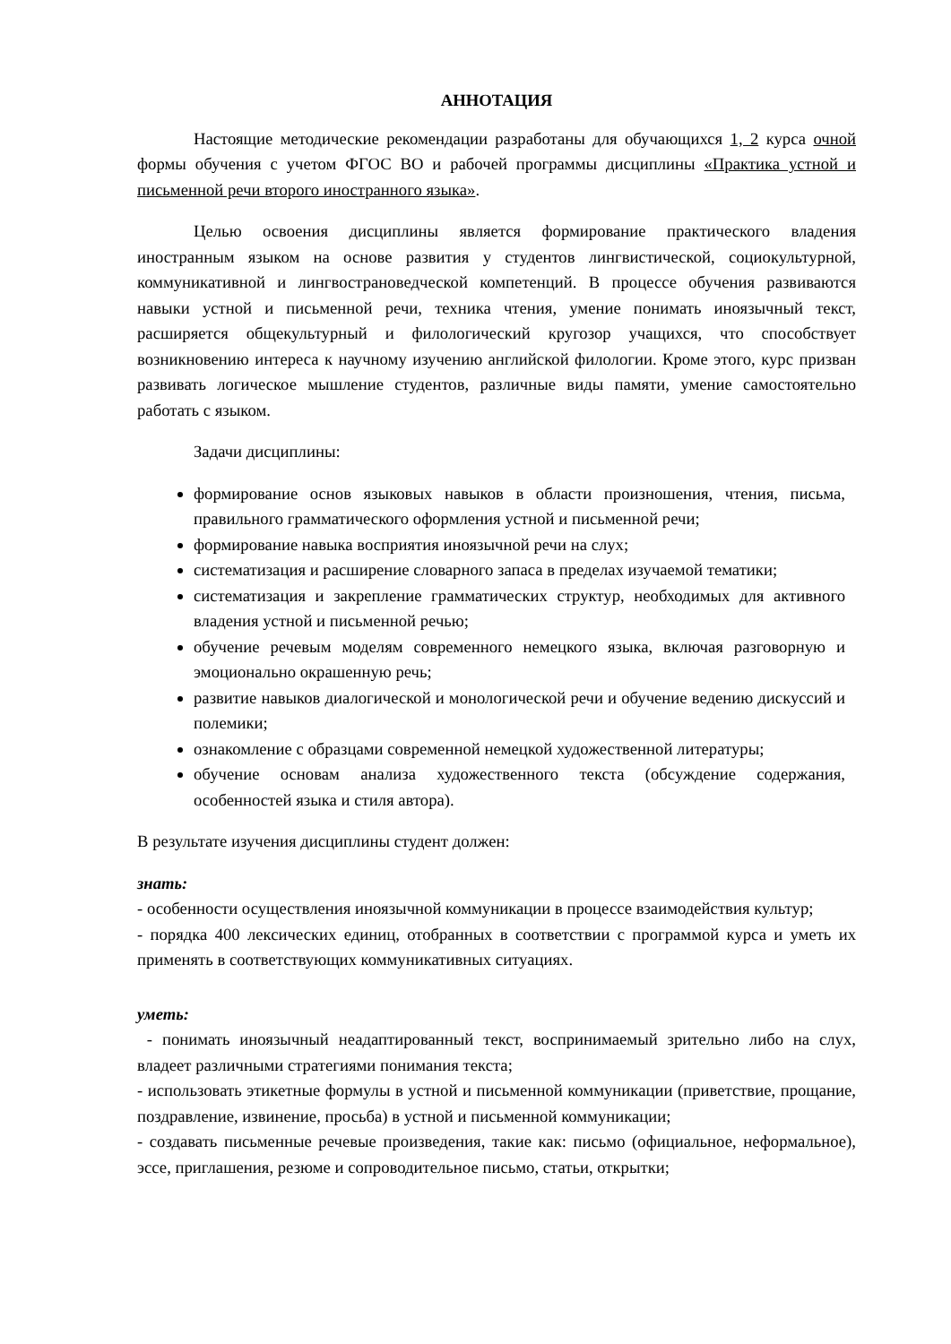АННОТАЦИЯ
Настоящие методические рекомендации разработаны для обучающихся 1, 2 курса очной формы обучения с учетом ФГОС ВО и рабочей программы дисциплины «Практика устной и письменной речи второго иностранного языка».
Целью освоения дисциплины является формирование практического владения иностранным языком на основе развития у студентов лингвистической, социокультурной, коммуникативной и лингвострановедческой компетенций. В процессе обучения развиваются навыки устной и письменной речи, техника чтения, умение понимать иноязычный текст, расширяется общекультурный и филологический кругозор учащихся, что способствует возникновению интереса к научному изучению английской филологии. Кроме этого, курс призван развивать логическое мышление студентов, различные виды памяти, умение самостоятельно работать с языком.
Задачи дисциплины:
формирование основ языковых навыков в области произношения, чтения, письма, правильного грамматического оформления устной и письменной речи;
формирование навыка восприятия иноязычной речи на слух;
систематизация и расширение словарного запаса в пределах изучаемой тематики;
систематизация и закрепление грамматических структур, необходимых для активного владения устной и письменной речью;
обучение речевым моделям современного немецкого языка, включая разговорную и эмоционально окрашенную речь;
развитие навыков диалогической и монологической речи и обучение ведению дискуссий и полемики;
ознакомление с образцами современной немецкой художественной литературы;
обучение основам анализа художественного текста (обсуждение содержания, особенностей языка и стиля автора).
В результате изучения дисциплины студент должен:
знать:
- особенности осуществления иноязычной коммуникации в процессе взаимодействия культур;
- порядка 400 лексических единиц, отобранных в соответствии с программой курса и уметь их применять в соответствующих коммуникативных ситуациях.
уметь:
- понимать иноязычный неадаптированный текст, воспринимаемый зрительно либо на слух, владеет различными стратегиями понимания текста;
- использовать этикетные формулы в устной и письменной коммуникации (приветствие, прощание, поздравление, извинение, просьба) в устной и письменной коммуникации;
- создавать письменные речевые произведения, такие как: письмо (официальное, неформальное), эссе, приглашения, резюме и сопроводительное письмо, статьи, открытки;